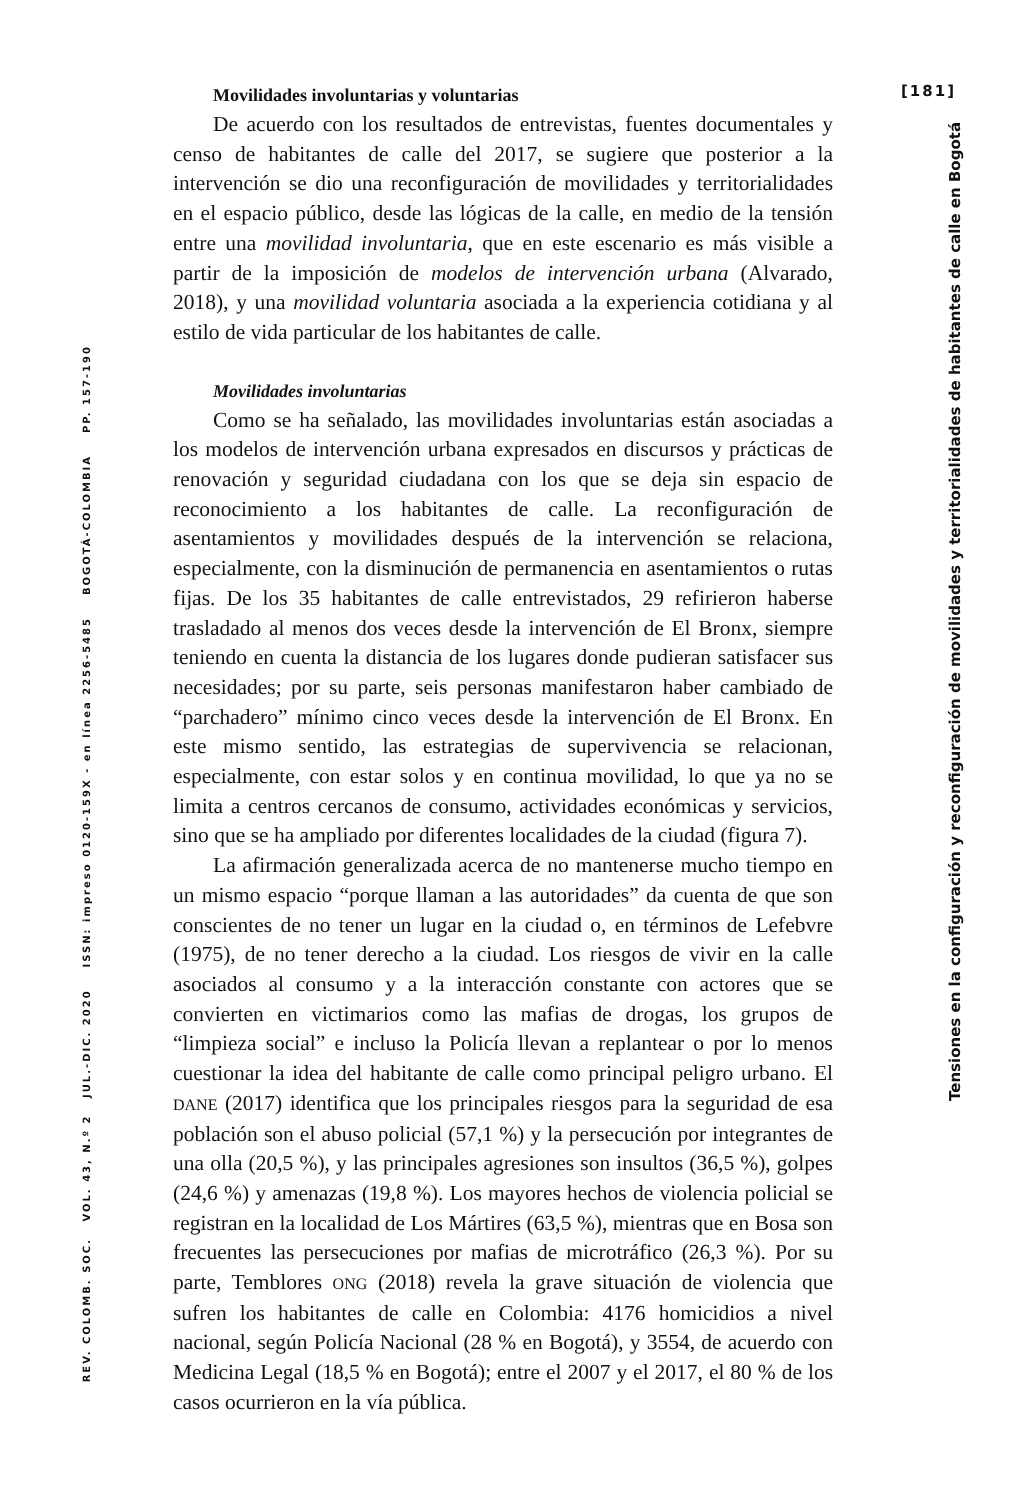REV. COLOMB. SOC. VOL. 43, N.º 2 JUL.-DIC. 2020 ISSN: impreso 0120-159X - en línea 2256-5485 BOGOTÁ-COLOMBIA PP. 157-190
Movilidades involuntarias y voluntarias
De acuerdo con los resultados de entrevistas, fuentes documentales y censo de habitantes de calle del 2017, se sugiere que posterior a la intervención se dio una reconfiguración de movilidades y territorialidades en el espacio público, desde las lógicas de la calle, en medio de la tensión entre una movilidad involuntaria, que en este escenario es más visible a partir de la imposición de modelos de intervención urbana (Alvarado, 2018), y una movilidad voluntaria asociada a la experiencia cotidiana y al estilo de vida particular de los habitantes de calle.
Movilidades involuntarias
Como se ha señalado, las movilidades involuntarias están asociadas a los modelos de intervención urbana expresados en discursos y prácticas de renovación y seguridad ciudadana con los que se deja sin espacio de reconocimiento a los habitantes de calle. La reconfiguración de asentamientos y movilidades después de la intervención se relaciona, especialmente, con la disminución de permanencia en asentamientos o rutas fijas. De los 35 habitantes de calle entrevistados, 29 refirieron haberse trasladado al menos dos veces desde la intervención de El Bronx, siempre teniendo en cuenta la distancia de los lugares donde pudieran satisfacer sus necesidades; por su parte, seis personas manifestaron haber cambiado de “parchadero” mínimo cinco veces desde la intervención de El Bronx. En este mismo sentido, las estrategias de supervivencia se relacionan, especialmente, con estar solos y en continua movilidad, lo que ya no se limita a centros cercanos de consumo, actividades económicas y servicios, sino que se ha ampliado por diferentes localidades de la ciudad (figura 7).
La afirmación generalizada acerca de no mantenerse mucho tiempo en un mismo espacio “porque llaman a las autoridades” da cuenta de que son conscientes de no tener un lugar en la ciudad o, en términos de Lefebvre (1975), de no tener derecho a la ciudad. Los riesgos de vivir en la calle asociados al consumo y a la interacción constante con actores que se convierten en victimarios como las mafias de drogas, los grupos de “limpieza social” e incluso la Policía llevan a replantear o por lo menos cuestionar la idea del habitante de calle como principal peligro urbano. El DANE (2017) identifica que los principales riesgos para la seguridad de esa población son el abuso policial (57,1 %) y la persecución por integrantes de una olla (20,5 %), y las principales agresiones son insultos (36,5 %), golpes (24,6 %) y amenazas (19,8 %). Los mayores hechos de violencia policial se registran en la localidad de Los Mártires (63,5 %), mientras que en Bosa son frecuentes las persecuciones por mafias de microtráfico (26,3 %). Por su parte, Temblores ONG (2018) revela la grave situación de violencia que sufren los habitantes de calle en Colombia: 4176 homicidios a nivel nacional, según Policía Nacional (28 % en Bogotá), y 3554, de acuerdo con Medicina Legal (18,5 % en Bogotá); entre el 2007 y el 2017, el 80 % de los casos ocurrieron en la vía pública.
[181]
Tensiones en la configuración y reconfiguración de movilidades y territorialidades de habitantes de calle en Bogotá